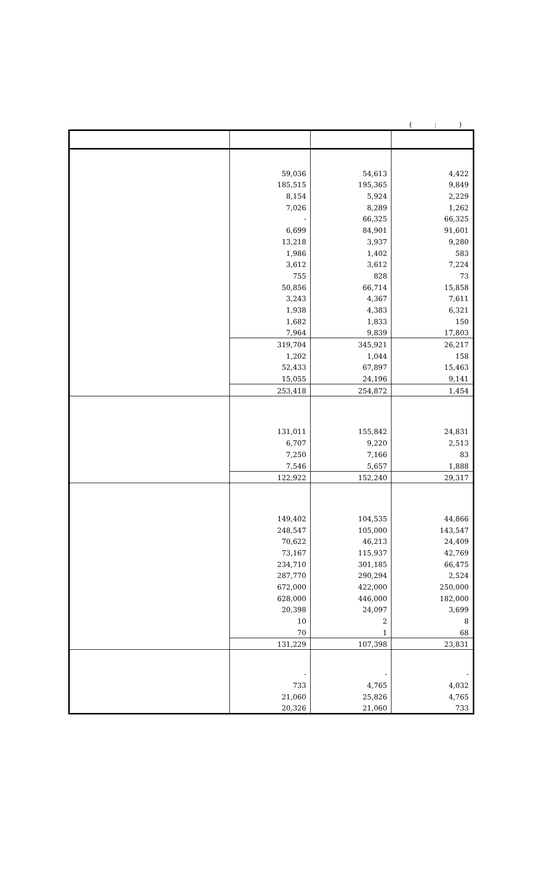( : )
| | 59,036 | 54,613 | 4,422 |
| | 185,515 | 195,365 | 9,849 |
| | 8,154 | 5,924 | 2,229 |
| | 7,026 | 8,289 | 1,262 |
| | - | 66,325 | 66,325 |
| | 6,699 | 84,901 | 91,601 |
| | 13,218 | 3,937 | 9,280 |
| | 1,986 | 1,402 | 583 |
| | 3,612 | 3,612 | 7,224 |
| | 755 | 828 | 73 |
| | 50,856 | 66,714 | 15,858 |
| | 3,243 | 4,367 | 7,611 |
| | 1,938 | 4,383 | 6,321 |
| | 1,682 | 1,833 | 150 |
| | 7,964 | 9,839 | 17,803 |
| | 319,704 | 345,921 | 26,217 |
| | 1,202 | 1,044 | 158 |
| | 52,433 | 67,897 | 15,463 |
| | 15,055 | 24,196 | 9,141 |
| | 253,418 | 254,872 | 1,454 |
| | 131,011 | 155,842 | 24,831 |
| | 6,707 | 9,220 | 2,513 |
| | 7,250 | 7,166 | 83 |
| | 7,546 | 5,657 | 1,888 |
| | 122,922 | 152,240 | 29,317 |
| | 149,402 | 104,535 | 44,866 |
| | 248,547 | 105,000 | 143,547 |
| | 70,622 | 46,213 | 24,409 |
| | 73,167 | 115,937 | 42,769 |
| | 234,710 | 301,185 | 66,475 |
| | 287,770 | 290,294 | 2,524 |
| | 672,000 | 422,000 | 250,000 |
| | 628,000 | 446,000 | 182,000 |
| | 20,398 | 24,097 | 3,699 |
| | 10 | 2 | 8 |
| | 70 | 1 | 68 |
| | 131,229 | 107,398 | 23,831 |
| | - | - | - |
| | 733 | 4,765 | 4,032 |
| | 21,060 | 25,826 | 4,765 |
| | 20,326 | 21,060 | 733 |